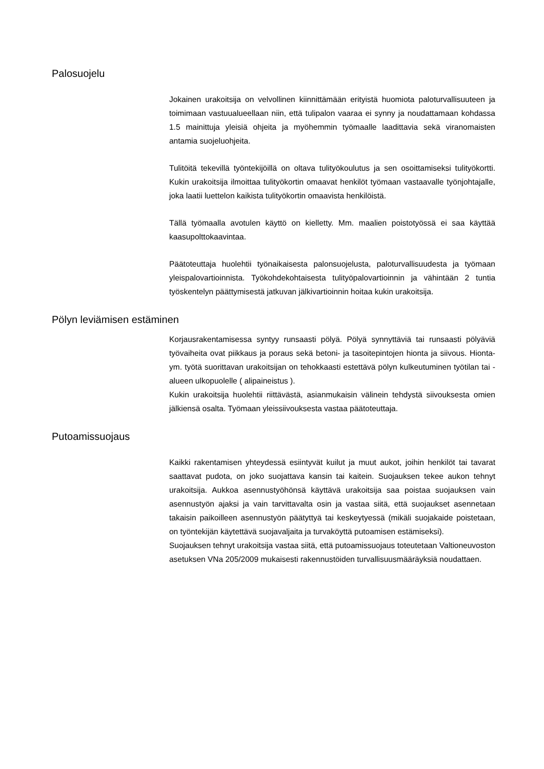Palosuojelu
Jokainen urakoitsija on velvollinen kiinnittämään erityistä huomiota paloturvallisuuteen ja toimimaan vastuualueellaan niin, että tulipalon vaaraa ei synny ja noudattamaan kohdassa 1.5 mainittuja yleisiä ohjeita ja myöhemmin työmaalle laadittavia sekä viranomaisten antamia suojeluohjeita.
Tulitöitä tekevillä työntekijöillä on oltava tulityökoulutus ja sen osoittamiseksi tulityökortti. Kukin urakoitsija ilmoittaa tulityökortin omaavat henkilöt työmaan vastaavalle työnjohtajalle, joka laatii luettelon kaikista tulityökortin omaavista henkilöistä.
Tällä työmaalla avotulen käyttö on kielletty. Mm. maalien poistotyössä ei saa käyttää kaasupolttokaavintaa.
Päätoteuttaja huolehtii työnaikaisesta palonsuojelusta, paloturvallisuudesta ja työmaan yleispalovartioinnista. Työkohdekohtaisesta tulityöpalovartioinnin ja vähintään 2 tuntia työskentelyn päättymisestä jatkuvan jälkivartioinnin hoitaa kukin urakoitsija.
Pölyn leviämisen estäminen
Korjausrakentamisessa syntyy runsaasti pölyä. Pölyä synnyttäviä tai runsaasti pölyäviä työvaiheita ovat piikkaus ja poraus sekä betoni- ja tasoitepintojen hionta ja siivous. Hionta- ym. työtä suorittavan urakoitsijan on tehokkaasti estettävä pölyn kulkeutuminen työtilan tai -alueen ulkopuolelle ( alipaineistus ).
Kukin urakoitsija huolehtii riittävästä, asianmukaisin välinein tehdystä siivouksesta omien jälkiensä osalta. Työmaan yleissiivouksesta vastaa päätoteuttaja.
Putoamissuojaus
Kaikki rakentamisen yhteydessä esiintyvät kuilut ja muut aukot, joihin henkilöt tai tavarat saattavat pudota, on joko suojattava kansin tai kaitein. Suojauksen tekee aukon tehnyt urakoitsija. Aukkoa asennustyöhönsä käyttävä urakoitsija saa poistaa suojauksen vain asennustyön ajaksi ja vain tarvittavalta osin ja vastaa siitä, että suojaukset asennetaan takaisin paikoilleen asennustyön päätyttyä tai keskeytyessä (mikäli suojakaide poistetaan, on työntekijän käytettävä suojavaljaita ja turvaköyttä putoamisen estämiseksi).
Suojauksen tehnyt urakoitsija vastaa siitä, että putoamissuojaus toteutetaan Valtioneuvoston asetuksen VNa 205/2009 mukaisesti rakennustöiden turvallisuusmääräyksiä noudattaen.